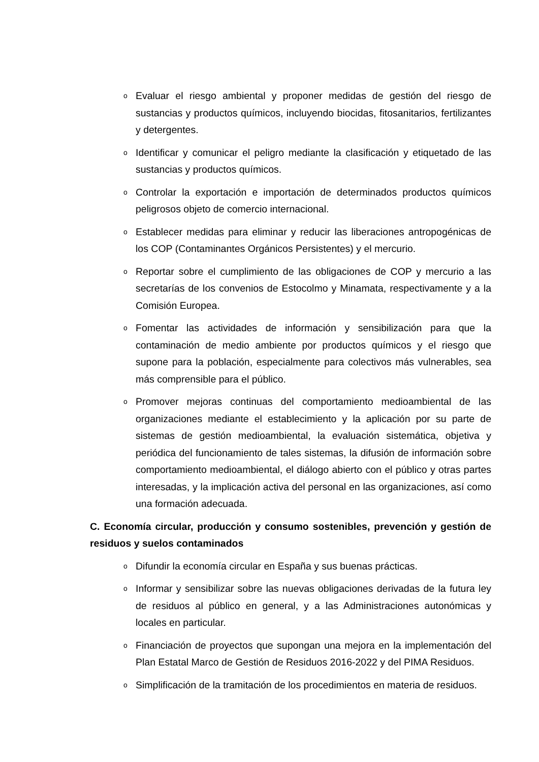o Evaluar el riesgo ambiental y proponer medidas de gestión del riesgo de sustancias y productos químicos, incluyendo biocidas, fitosanitarios, fertilizantes y detergentes.
o Identificar y comunicar el peligro mediante la clasificación y etiquetado de las sustancias y productos químicos.
o Controlar la exportación e importación de determinados productos químicos peligrosos objeto de comercio internacional.
o Establecer medidas para eliminar y reducir las liberaciones antropogénicas de los COP (Contaminantes Orgánicos Persistentes) y el mercurio.
o Reportar sobre el cumplimiento de las obligaciones de COP y mercurio a las secretarías de los convenios de Estocolmo y Minamata, respectivamente y a la Comisión Europea.
o Fomentar las actividades de información y sensibilización para que la contaminación de medio ambiente por productos químicos y el riesgo que supone para la población, especialmente para colectivos más vulnerables, sea más comprensible para el público.
o Promover mejoras continuas del comportamiento medioambiental de las organizaciones mediante el establecimiento y la aplicación por su parte de sistemas de gestión medioambiental, la evaluación sistemática, objetiva y periódica del funcionamiento de tales sistemas, la difusión de información sobre comportamiento medioambiental, el diálogo abierto con el público y otras partes interesadas, y la implicación activa del personal en las organizaciones, así como una formación adecuada.
C. Economía circular, producción y consumo sostenibles, prevención y gestión de residuos y suelos contaminados
o Difundir la economía circular en España y sus buenas prácticas.
o Informar y sensibilizar sobre las nuevas obligaciones derivadas de la futura ley de residuos al público en general, y a las Administraciones autonómicas y locales en particular.
o Financiación de proyectos que supongan una mejora en la implementación del Plan Estatal Marco de Gestión de Residuos 2016-2022 y del PIMA Residuos.
o Simplificación de la tramitación de los procedimientos en materia de residuos.